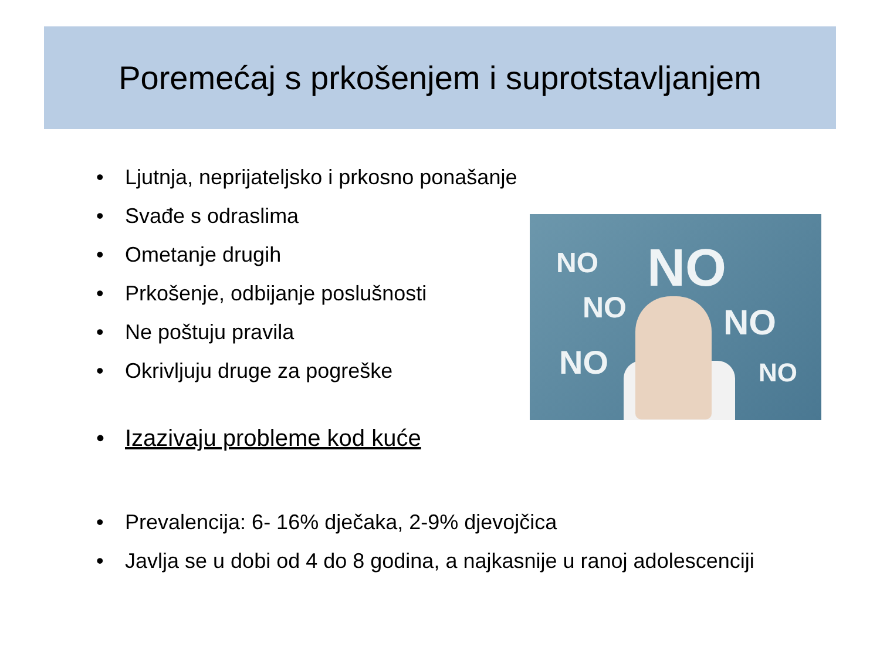Poremećaj s prkošenjem i suprotstavljanjem
NO NO
NO NO
NO NO
• Ljutnja, neprijateljsko i prkosno ponašanje
• Svađe s odraslima
• Ometanje drugih
• Prkošenje, odbijanje poslušnosti
• Ne poštuju pravila
• Okrivljuju druge za pogreške
• Izazivaju probleme kod kuće
• Prevalencija: 6- 16% dječaka, 2-9% djevojčica
• Javlja se u dobi od 4 do 8 godina, a najkasnije u ranoj adolescenciji